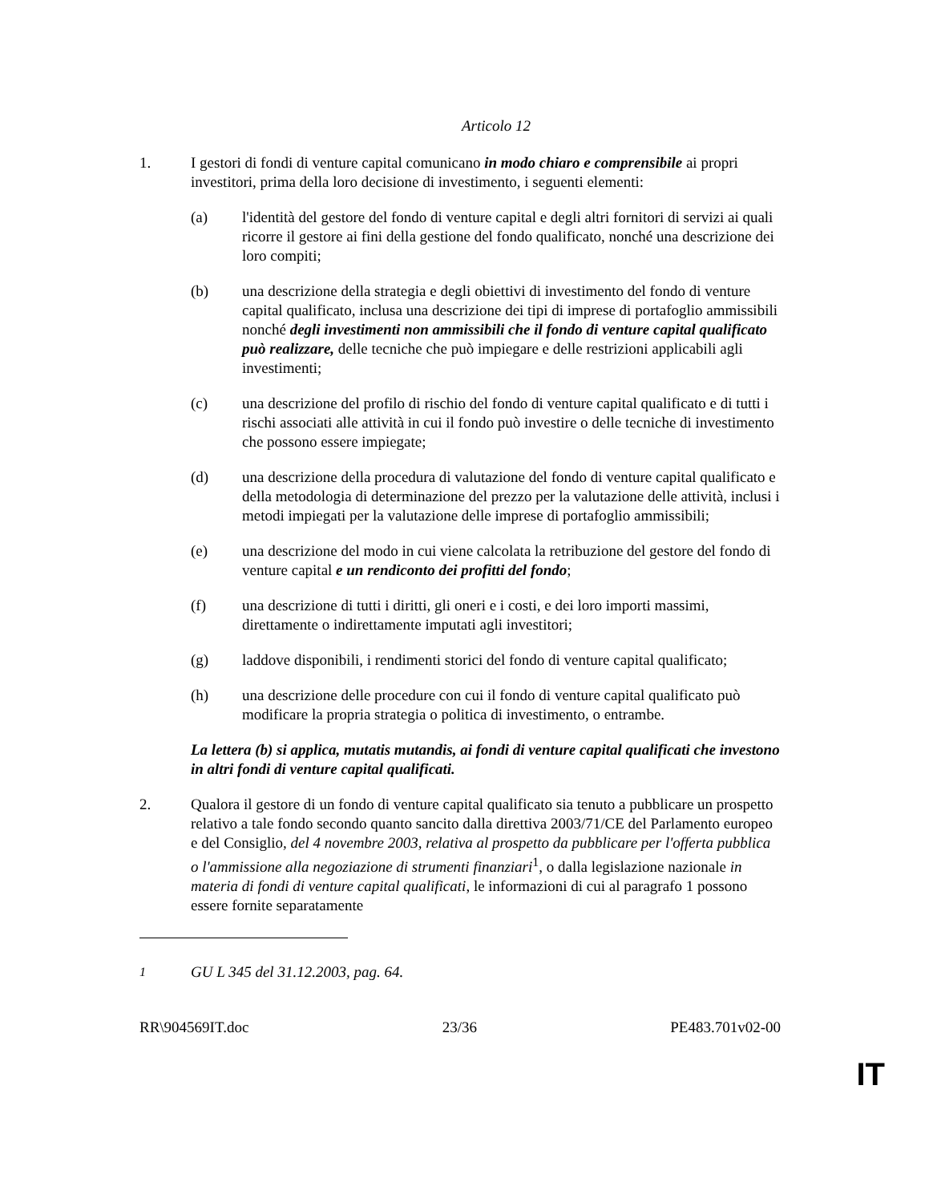Articolo 12
1. I gestori di fondi di venture capital comunicano in modo chiaro e comprensibile ai propri investitori, prima della loro decisione di investimento, i seguenti elementi:
(a) l'identità del gestore del fondo di venture capital e degli altri fornitori di servizi ai quali ricorre il gestore ai fini della gestione del fondo qualificato, nonché una descrizione dei loro compiti;
(b) una descrizione della strategia e degli obiettivi di investimento del fondo di venture capital qualificato, inclusa una descrizione dei tipi di imprese di portafoglio ammissibili nonché degli investimenti non ammissibili che il fondo di venture capital qualificato può realizzare, delle tecniche che può impiegare e delle restrizioni applicabili agli investimenti;
(c) una descrizione del profilo di rischio del fondo di venture capital qualificato e di tutti i rischi associati alle attività in cui il fondo può investire o delle tecniche di investimento che possono essere impiegate;
(d) una descrizione della procedura di valutazione del fondo di venture capital qualificato e della metodologia di determinazione del prezzo per la valutazione delle attività, inclusi i metodi impiegati per la valutazione delle imprese di portafoglio ammissibili;
(e) una descrizione del modo in cui viene calcolata la retribuzione del gestore del fondo di venture capital e un rendiconto dei profitti del fondo;
(f) una descrizione di tutti i diritti, gli oneri e i costi, e dei loro importi massimi, direttamente o indirettamente imputati agli investitori;
(g) laddove disponibili, i rendimenti storici del fondo di venture capital qualificato;
(h) una descrizione delle procedure con cui il fondo di venture capital qualificato può modificare la propria strategia o politica di investimento, o entrambe.
La lettera (b) si applica, mutatis mutandis, ai fondi di venture capital qualificati che investono in altri fondi di venture capital qualificati.
2. Qualora il gestore di un fondo di venture capital qualificato sia tenuto a pubblicare un prospetto relativo a tale fondo secondo quanto sancito dalla direttiva 2003/71/CE del Parlamento europeo e del Consiglio, del 4 novembre 2003, relativa al prospetto da pubblicare per l'offerta pubblica o l'ammissione alla negoziazione di strumenti finanziari<sup>1</sup>, o dalla legislazione nazionale in materia di fondi di venture capital qualificati, le informazioni di cui al paragrafo 1 possono essere fornite separatamente
<sup>1</sup> GU L 345 del 31.12.2003, pag. 64.
RR\904569IT.doc 23/36 PE483.701v02-00
IT